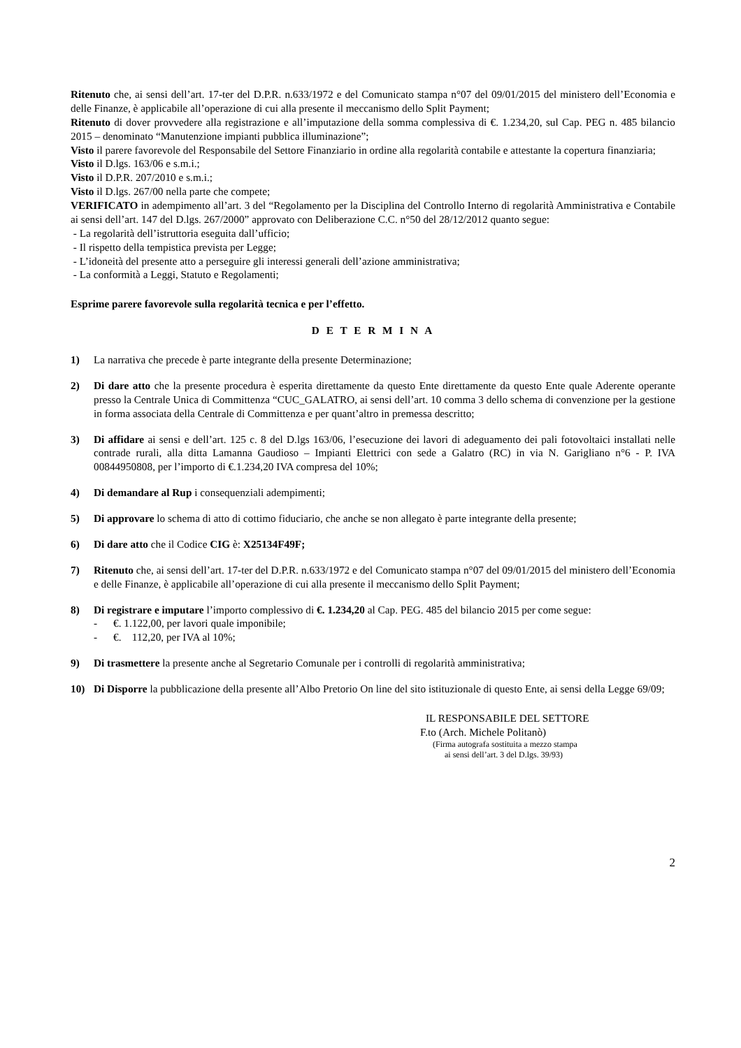Ritenuto che, ai sensi dell’art. 17-ter del D.P.R. n.633/1972 e del Comunicato stampa n°07 del 09/01/2015 del ministero dell’Economia e delle Finanze, è applicabile all’operazione di cui alla presente il meccanismo dello Split Payment;
Ritenuto di dover provvedere alla registrazione e all’imputazione della somma complessiva di €. 1.234,20, sul Cap. PEG n. 485 bilancio 2015 – denominato “Manutenzione impianti pubblica illuminazione”;
Visto il parere favorevole del Responsabile del Settore Finanziario in ordine alla regolarità contabile e attestante la copertura finanziaria;
Visto il D.lgs. 163/06 e s.m.i.;
Visto il D.P.R. 207/2010 e s.m.i.;
Visto il D.lgs. 267/00 nella parte che compete;
VERIFICATO in adempimento all’art. 3 del “Regolamento per la Disciplina del Controllo Interno di regolarità Amministrativa e Contabile ai sensi dell’art. 147 del D.lgs. 267/2000” approvato con Deliberazione C.C. n°50 del 28/12/2012 quanto segue:
- La regolarità dell’istruttoria eseguita dall’ufficio;
- Il rispetto della tempistica prevista per Legge;
- L’idoneità del presente atto a perseguire gli interessi generali dell’azione amministrativa;
- La conformità a Leggi, Statuto e Regolamenti;
Esprime parere favorevole sulla regolarità tecnica e per l’effetto.
D E T E R M I N A
1) La narrativa che precede è parte integrante della presente Determinazione;
2) Di dare atto che la presente procedura è esperita direttamente da questo Ente direttamente da questo Ente quale Aderente operante presso la Centrale Unica di Committenza “CUC_GALATRO, ai sensi dell’art. 10 comma 3 dello schema di convenzione per la gestione in forma associata della Centrale di Committenza e per quant’altro in premessa descritto;
3) Di affidare ai sensi e dell’art. 125 c. 8 del D.lgs 163/06, l’esecuzione dei lavori di adeguamento dei pali fotovoltaici installati nelle contrade rurali, alla ditta Lamanna Gaudioso – Impianti Elettrici con sede a Galatro (RC) in via N. Garigliano n°6 - P. IVA 00844950808, per l’importo di €.1.234,20 IVA compresa del 10%;
4) Di demandare al Rup i consequenziali adempimenti;
5) Di approvare lo schema di atto di cottimo fiduciario, che anche se non allegato è parte integrante della presente;
6) Di dare atto che il Codice CIG è: X25134F49F;
7) Ritenuto che, ai sensi dell’art. 17-ter del D.P.R. n.633/1972 e del Comunicato stampa n°07 del 09/01/2015 del ministero dell’Economia e delle Finanze, è applicabile all’operazione di cui alla presente il meccanismo dello Split Payment;
8) Di registrare e imputare l’importo complessivo di €. 1.234,20 al Cap. PEG. 485 del bilancio 2015 per come segue:
- €. 1.122,00, per lavori quale imponibile;
- €. 112,20, per IVA al 10%;
9) Di trasmettere la presente anche al Segretario Comunale per i controlli di regolarità amministrativa;
10) Di Disporre la pubblicazione della presente all’Albo Pretorio On line del sito istituzionale di questo Ente, ai sensi della Legge 69/09;
IL RESPONSABILE DEL SETTORE
F.to (Arch. Michele Politanò)
(Firma autografa sostituita a mezzo stampa
ai sensi dell’art. 3 del D.lgs. 39/93)
2